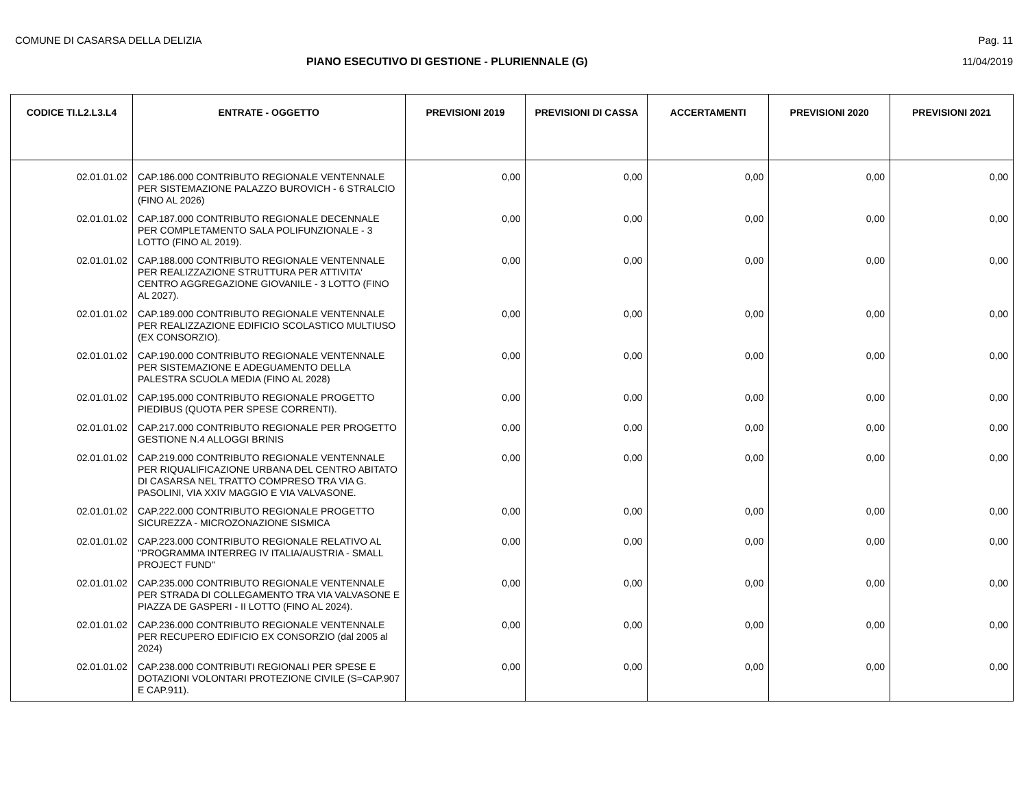COMUNE DI CASARSA DELLA DELIZIA Pag. 11
PIANO ESECUTIVO DI GESTIONE - PLURIENNALE (G)
11/04/2019
| CODICE TI.L2.L3.L4 | ENTRATE - OGGETTO | PREVISIONI 2019 | PREVISIONI DI CASSA | ACCERTAMENTI | PREVISIONI 2020 | PREVISIONI 2021 |
| --- | --- | --- | --- | --- | --- | --- |
| 02.01.01.02 | CAP.186.000 CONTRIBUTO REGIONALE VENTENNALE PER SISTEMAZIONE PALAZZO BUROVICH - 6 STRALCIO (FINO AL 2026) | 0,00 | 0,00 | 0,00 | 0,00 | 0,00 |
| 02.01.01.02 | CAP.187.000 CONTRIBUTO REGIONALE DECENNALE PER COMPLETAMENTO SALA POLIFUNZIONALE - 3 LOTTO (FINO AL 2019). | 0,00 | 0,00 | 0,00 | 0,00 | 0,00 |
| 02.01.01.02 | CAP.188.000 CONTRIBUTO REGIONALE VENTENNALE PER REALIZZAZIONE STRUTTURA PER ATTIVITA' CENTRO AGGREGAZIONE GIOVANILE - 3 LOTTO (FINO AL 2027). | 0,00 | 0,00 | 0,00 | 0,00 | 0,00 |
| 02.01.01.02 | CAP.189.000 CONTRIBUTO REGIONALE VENTENNALE PER REALIZZAZIONE EDIFICIO SCOLASTICO MULTIUSO (EX CONSORZIO). | 0,00 | 0,00 | 0,00 | 0,00 | 0,00 |
| 02.01.01.02 | CAP.190.000 CONTRIBUTO REGIONALE VENTENNALE PER SISTEMAZIONE E ADEGUAMENTO DELLA PALESTRA SCUOLA MEDIA (FINO AL 2028) | 0,00 | 0,00 | 0,00 | 0,00 | 0,00 |
| 02.01.01.02 | CAP.195.000 CONTRIBUTO REGIONALE PROGETTO PIEDIBUS (QUOTA PER SPESE CORRENTI). | 0,00 | 0,00 | 0,00 | 0,00 | 0,00 |
| 02.01.01.02 | CAP.217.000 CONTRIBUTO REGIONALE PER PROGETTO GESTIONE N.4 ALLOGGI BRINIS | 0,00 | 0,00 | 0,00 | 0,00 | 0,00 |
| 02.01.01.02 | CAP.219.000 CONTRIBUTO REGIONALE VENTENNALE PER RIQUALIFICAZIONE URBANA DEL CENTRO ABITATO DI CASARSA NEL TRATTO COMPRESO TRA VIA G. PASOLINI, VIA XXIV MAGGIO E VIA VALVASONE. | 0,00 | 0,00 | 0,00 | 0,00 | 0,00 |
| 02.01.01.02 | CAP.222.000 CONTRIBUTO REGIONALE PROGETTO SICUREZZA - MICROZONAZIONE SISMICA | 0,00 | 0,00 | 0,00 | 0,00 | 0,00 |
| 02.01.01.02 | CAP.223.000 CONTRIBUTO REGIONALE RELATIVO AL "PROGRAMMA INTERREG IV ITALIA/AUSTRIA - SMALL PROJECT FUND" | 0,00 | 0,00 | 0,00 | 0,00 | 0,00 |
| 02.01.01.02 | CAP.235.000 CONTRIBUTO REGIONALE VENTENNALE PER STRADA DI COLLEGAMENTO TRA VIA VALVASONE E PIAZZA DE GASPERI - II LOTTO (FINO AL 2024). | 0,00 | 0,00 | 0,00 | 0,00 | 0,00 |
| 02.01.01.02 | CAP.236.000 CONTRIBUTO REGIONALE VENTENNALE PER RECUPERO EDIFICIO EX CONSORZIO (dal 2005 al 2024) | 0,00 | 0,00 | 0,00 | 0,00 | 0,00 |
| 02.01.01.02 | CAP.238.000 CONTRIBUTI REGIONALI PER SPESE E DOTAZIONI VOLONTARI PROTEZIONE CIVILE (S=CAP.907 E CAP.911). | 0,00 | 0,00 | 0,00 | 0,00 | 0,00 |